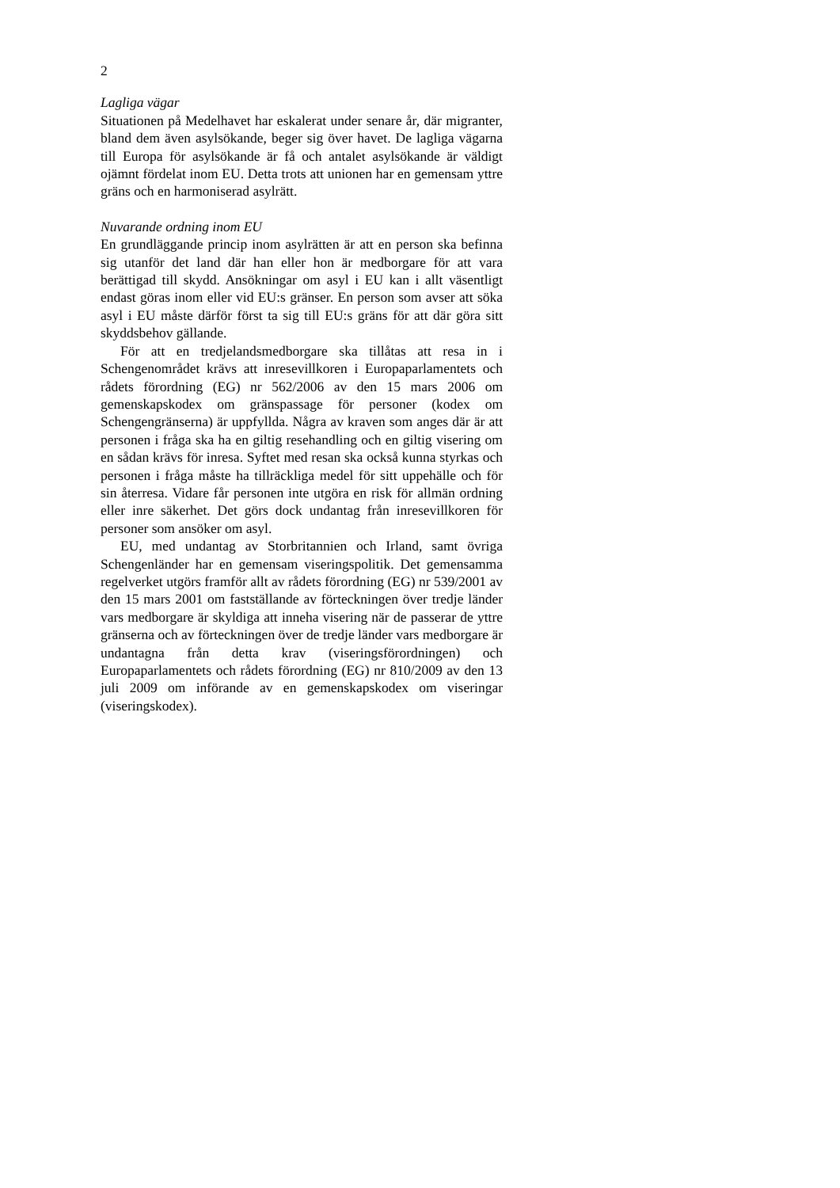2
Lagliga vägar
Situationen på Medelhavet har eskalerat under senare år, där migranter, bland dem även asylsökande, beger sig över havet. De lagliga vägarna till Europa för asylsökande är få och antalet asylsökande är väldigt ojämnt fördelat inom EU. Detta trots att unionen har en gemensam yttre gräns och en harmoniserad asylrätt.
Nuvarande ordning inom EU
En grundläggande princip inom asylrätten är att en person ska befinna sig utanför det land där han eller hon är medborgare för att vara berättigad till skydd. Ansökningar om asyl i EU kan i allt väsentligt endast göras inom eller vid EU:s gränser. En person som avser att söka asyl i EU måste därför först ta sig till EU:s gräns för att där göra sitt skyddsbehov gällande.
För att en tredjelandsmedborgare ska tillåtas att resa in i Schengenområdet krävs att inresevillkoren i Europa­parlamentets och rådets förordning (EG) nr 562/2006 av den 15 mars 2006 om gemenskapskodex om gränspassage för personer (kodex om Schengengränserna) är uppfyllda. Några av kraven som anges där är att personen i fråga ska ha en giltig resehandling och en giltig visering om en sådan krävs för inresa. Syftet med resan ska också kunna styrkas och personen i fråga måste ha tillräckliga medel för sitt uppehälle och för sin återresa. Vidare får personen inte utgöra en risk för allmän ordning eller inre säkerhet. Det görs dock undantag från inresevillkoren för personer som ansöker om asyl.
EU, med undantag av Storbritannien och Irland, samt övriga Schengenländer har en gemensam viseringspolitik. Det gemensamma regelverket utgörs framför allt av rådets förordning (EG) nr 539/2001 av den 15 mars 2001 om fastställande av förteckningen över tredje länder vars medborgare är skyldiga att inneha visering när de passerar de yttre gränserna och av förteckningen över de tredje länder vars medborgare är undantagna från detta krav (viserings­förordningen) och Europaparlamentets och rådets förordning (EG) nr 810/2009 av den 13 juli 2009 om införande av en gemenskapskodex om viseringar (viseringskodex).